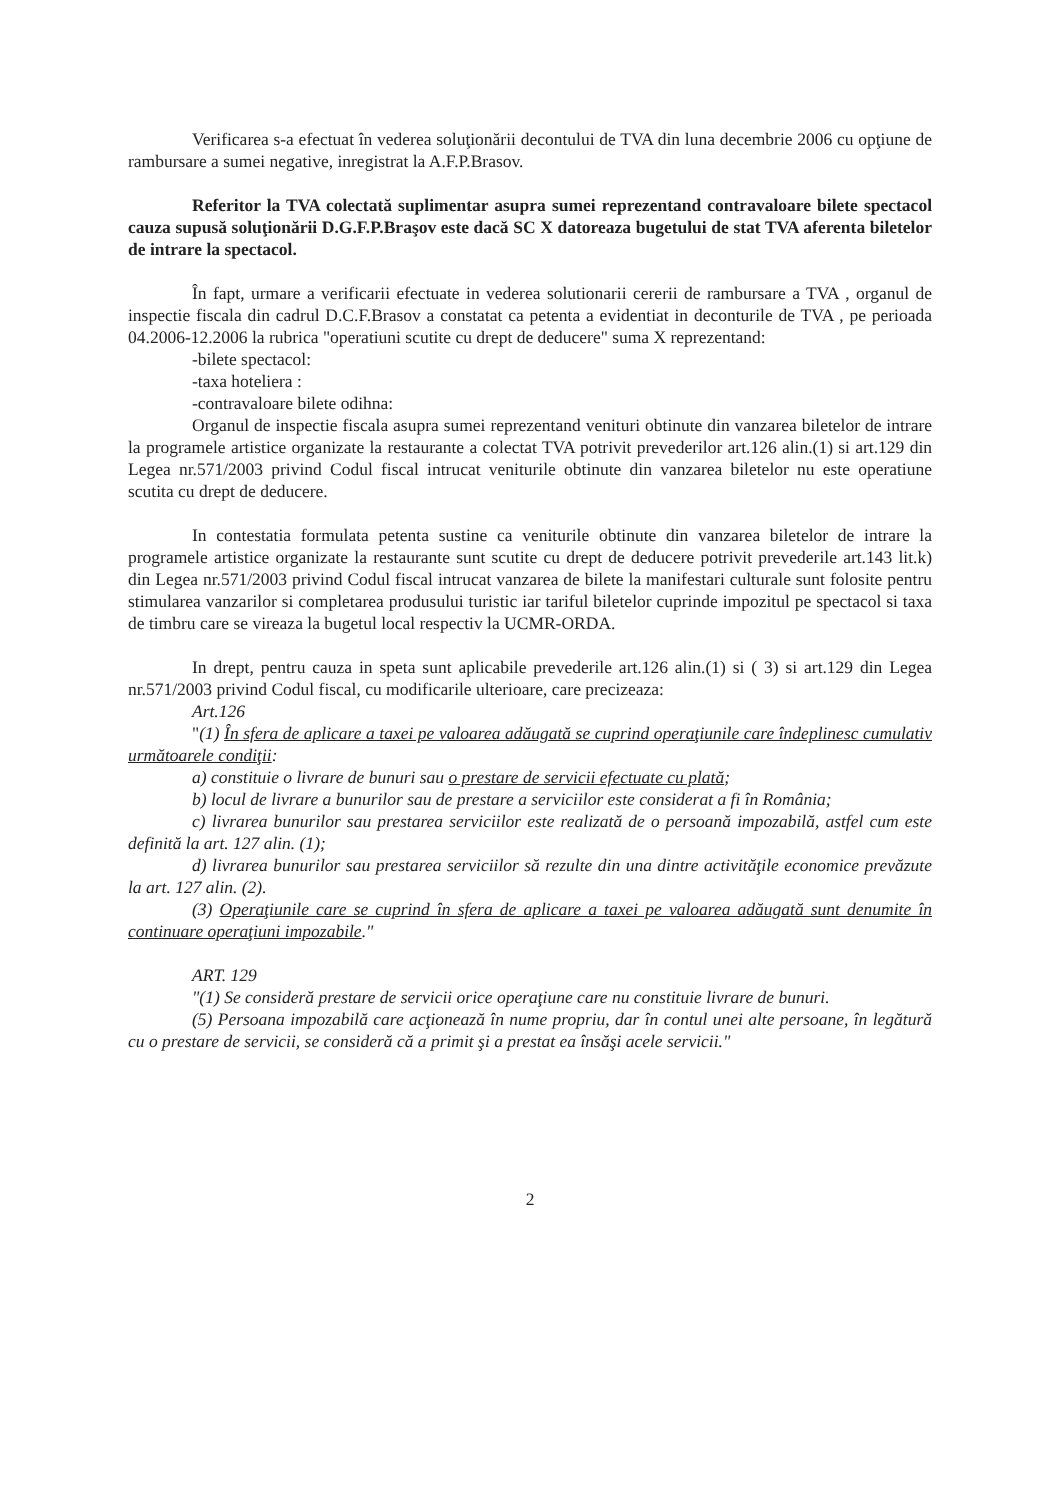Verificarea s-a efectuat în vederea soluţionării decontului de TVA din luna decembrie 2006 cu opţiune de rambursare a sumei negative, inregistrat la A.F.P.Brasov.
Referitor la TVA colectată suplimentar asupra sumei reprezentand contravaloare bilete spectacol cauza supusă soluţionării D.G.F.P.Braşov este dacă SC X datoreaza bugetului de stat TVA aferenta biletelor de intrare la spectacol.
În fapt, urmare a verificarii efectuate in vederea solutionarii cererii de rambursare a TVA , organul de inspectie fiscala din cadrul D.C.F.Brasov a constatat ca petenta a evidentiat in deconturile de TVA , pe perioada 04.2006-12.2006 la rubrica "operatiuni scutite cu drept de deducere" suma X reprezentand:
-bilete spectacol:
-taxa hoteliera :
-contravaloare bilete odihna:
Organul de inspectie fiscala asupra sumei reprezentand venituri obtinute din vanzarea biletelor de intrare la programele artistice organizate la restaurante a colectat TVA potrivit prevederilor art.126 alin.(1) si art.129 din Legea nr.571/2003 privind Codul fiscal intrucat veniturile obtinute din vanzarea biletelor nu este operatiune scutita cu drept de deducere.
In contestatia formulata petenta sustine ca veniturile obtinute din vanzarea biletelor de intrare la programele artistice organizate la restaurante sunt scutite cu drept de deducere potrivit prevederile art.143 lit.k) din Legea nr.571/2003 privind Codul fiscal intrucat vanzarea de bilete la manifestari culturale sunt folosite pentru stimularea vanzarilor si completarea produsului turistic iar tariful biletelor cuprinde impozitul pe spectacol si taxa de timbru care se vireaza la bugetul local respectiv la UCMR-ORDA.
In drept, pentru cauza in speta sunt aplicabile prevederile art.126 alin.(1) si ( 3) si art.129 din Legea nr.571/2003 privind Codul fiscal, cu modificarile ulterioare, care precizeaza:
Art.126
"(1) În sfera de aplicare a taxei pe valoarea adăugată se cuprind operaţiunile care îndeplinesc cumulativ următoarele condiţii:
a) constituie o livrare de bunuri sau o prestare de servicii efectuate cu plată;
b) locul de livrare a bunurilor sau de prestare a serviciilor este considerat a fi în România;
c) livrarea bunurilor sau prestarea serviciilor este realizată de o persoană impozabilă, astfel cum este definită la art. 127 alin. (1);
d) livrarea bunurilor sau prestarea serviciilor să rezulte din una dintre activităţile economice prevăzute la art. 127 alin. (2).
(3) Operaţiunile care se cuprind în sfera de aplicare a taxei pe valoarea adăugată sunt denumite în continuare operaţiuni impozabile."
ART. 129
"(1) Se consideră prestare de servicii orice operaţiune care nu constituie livrare de bunuri.
(5) Persoana impozabilă care acţionează în nume propriu, dar în contul unei alte persoane, în legătură cu o prestare de servicii, se consideră că a primit şi a prestat ea însăşi acele servicii."
2